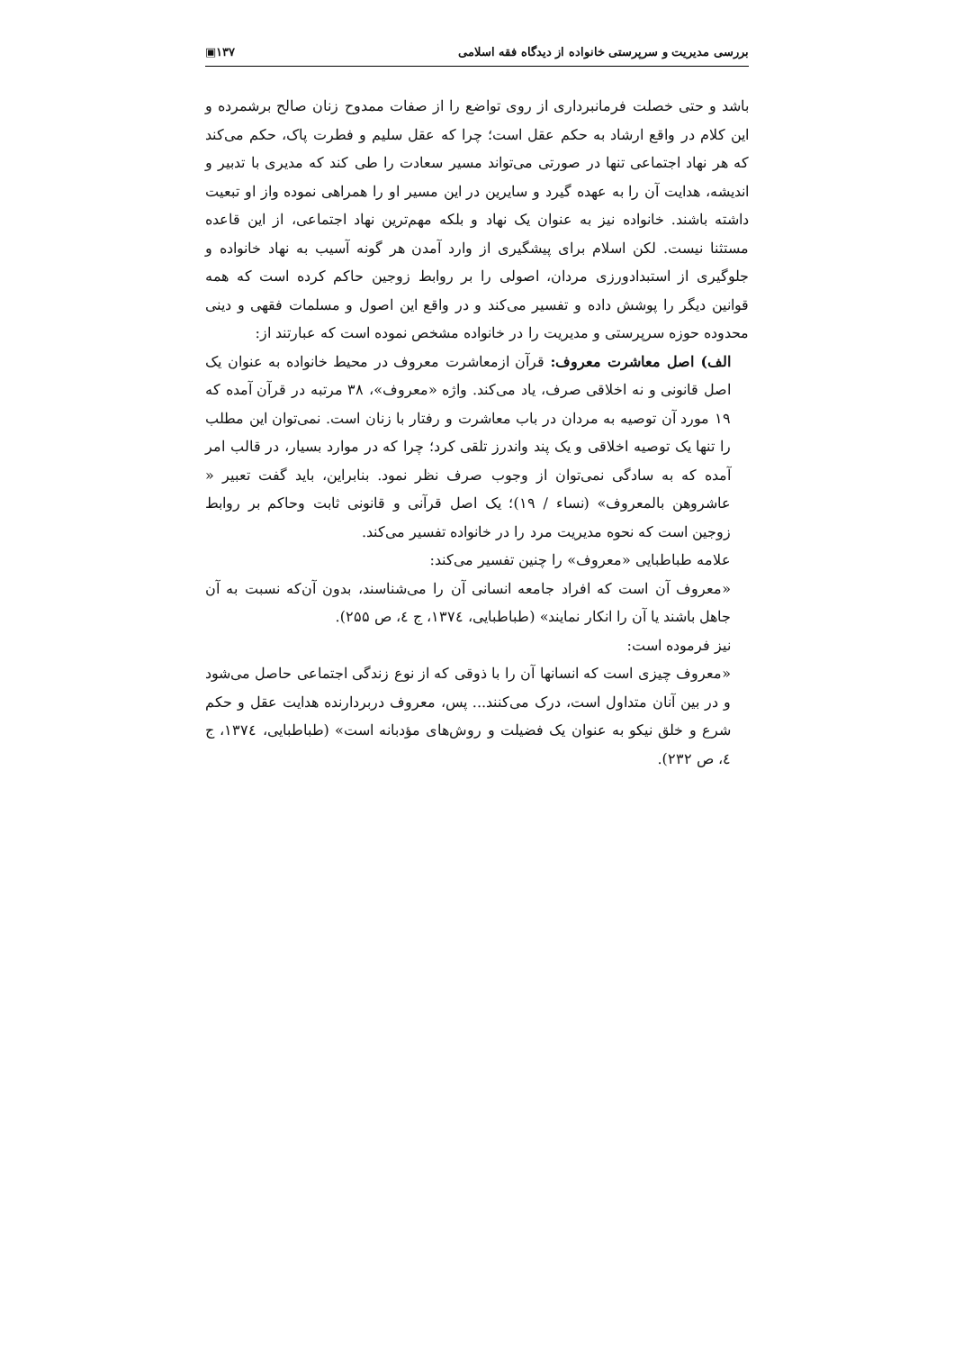بررسی مدیریت و سرپرستی خانواده از دیدگاه فقه اسلامی ۱۳۷▣
باشد و حتی خصلت فرمانبرداری از روی تواضع را از صفات ممدوح زنان صالح برشمرده و این کلام در واقع ارشاد به حکم عقل است؛ چرا که عقل سلیم و فطرت پاک، حکم می‌کند که هر نهاد اجتماعی تنها در صورتی می‌تواند مسیر سعادت را طی کند که مدیری با تدبیر و اندیشه، هدایت آن را به عهده گیرد و سایرین در این مسیر او را همراهی نموده واز او تبعیت داشته باشند. خانواده نیز به عنوان یک نهاد و بلکه مهم‌ترین نهاد اجتماعی، از این قاعده مستثنا نیست. لکن اسلام برای پیشگیری از وارد آمدن هر گونه آسیب به نهاد خانواده و جلوگیری از استبدادورزی مردان، اصولی را بر روابط زوجین حاکم کرده است که همه قوانین دیگر را پوشش داده و تفسیر می‌کند و در واقع این اصول و مسلمات فقهی و دینی محدوده حوزه سرپرستی و مدیریت را در خانواده مشخص نموده است که عبارتند از:
الف) اصل معاشرت معروف: قرآن ازمعاشرت معروف در محیط خانواده به عنوان یک اصل قانونی و نه اخلاقی صرف، یاد می‌کند. واژه «معروف»، ۳۸ مرتبه در قرآن آمده که ۱۹ مورد آن توصیه به مردان در باب معاشرت و رفتار با زنان است. نمی‌توان این مطلب را تنها یک توصیه اخلاقی و یک پند واندرز تلقی کرد؛ چرا که در موارد بسیار، در قالب امر آمده که به سادگی نمی‌توان از وجوب صرف نظر نمود. بنابراین، باید گفت تعبیر « عاشروهن بالمعروف» (نساء / ۱۹)؛ یک اصل قرآنی و قانونی ثابت وحاکم بر روابط زوجین است که نحوه مدیریت مرد را در خانواده تفسیر می‌کند.
علامه طباطبایی «معروف» را چنین تفسیر می‌کند:
«معروف آن است که افراد جامعه انسانی آن را می‌شناسند، بدون آن‌که نسبت به آن جاهل باشند یا آن را انکار نمایند» (طباطبایی، ۱۳۷٤، ج ٤، ص ۲۵۵).
نیز فرموده است:
«معروف چیزی است که انسانها آن را با ذوقی که از نوع زندگی اجتماعی حاصل می‌شود و در بین آنان متداول است، درک می‌کنند... پس، معروف دربردارنده هدایت عقل و حکم شرع و خلق نیکو به عنوان یک فضیلت و روش‌های مؤدبانه است» (طباطبایی، ۱۳۷٤، ج ٤، ص ۲۳۲).